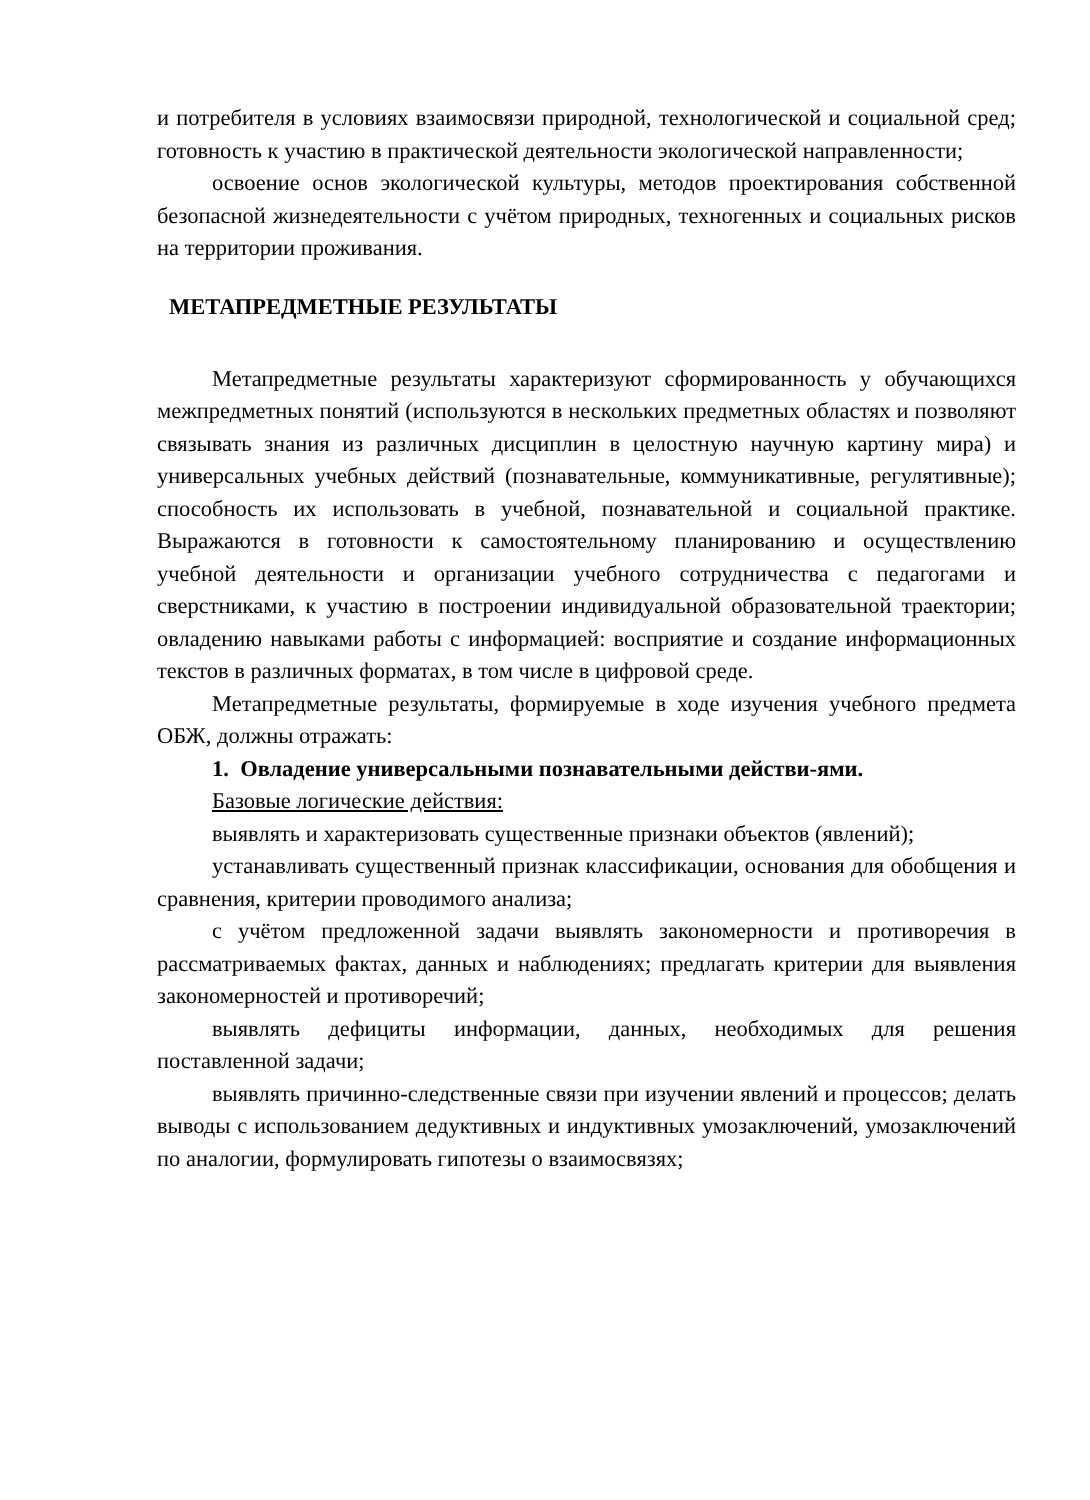и потребителя в условиях взаимосвязи природной, технологической и социальной сред; готовность к участию в практической деятельности экологической направленности;
освоение основ экологической культуры, методов проектирования собственной безопасной жизнедеятельности с учётом природных, техногенных и социальных рисков на территории проживания.
МЕТАПРЕДМЕТНЫЕ РЕЗУЛЬТАТЫ
Метапредметные результаты характеризуют сформированность у обучающихся межпредметных понятий (используются в нескольких предметных областях и позволяют связывать знания из различных дисциплин в целостную научную картину мира) и универсальных учебных действий (познавательные, коммуникативные, регулятивные); способность их использовать в учебной, познавательной и социальной практике. Выражаются в готовности к самостоятельному планированию и осуществлению учебной деятельности и организации учебного сотрудничества с педагогами и сверстниками, к участию в построении индивидуальной образовательной траектории; овладению навыками работы с информацией: восприятие и создание информационных текстов в различных форматах, в том числе в цифровой среде.
Метапредметные результаты, формируемые в ходе изучения учебного предмета ОБЖ, должны отражать:
1. Овладение универсальными познавательными действи-ями.
Базовые логические действия:
выявлять и характеризовать существенные признаки объектов (явлений);
устанавливать существенный признак классификации, основания для обобщения и сравнения, критерии проводимого анализа;
с учётом предложенной задачи выявлять закономерности и противоречия в рассматриваемых фактах, данных и наблюдениях; предлагать критерии для выявления закономерностей и противоречий;
выявлять дефициты информации, данных, необходимых для решения поставленной задачи;
выявлять причинно-следственные связи при изучении явлений и процессов; делать выводы с использованием дедуктивных и индуктивных умозаключений, умозаключений по аналогии, формулировать гипотезы о взаимосвязях;